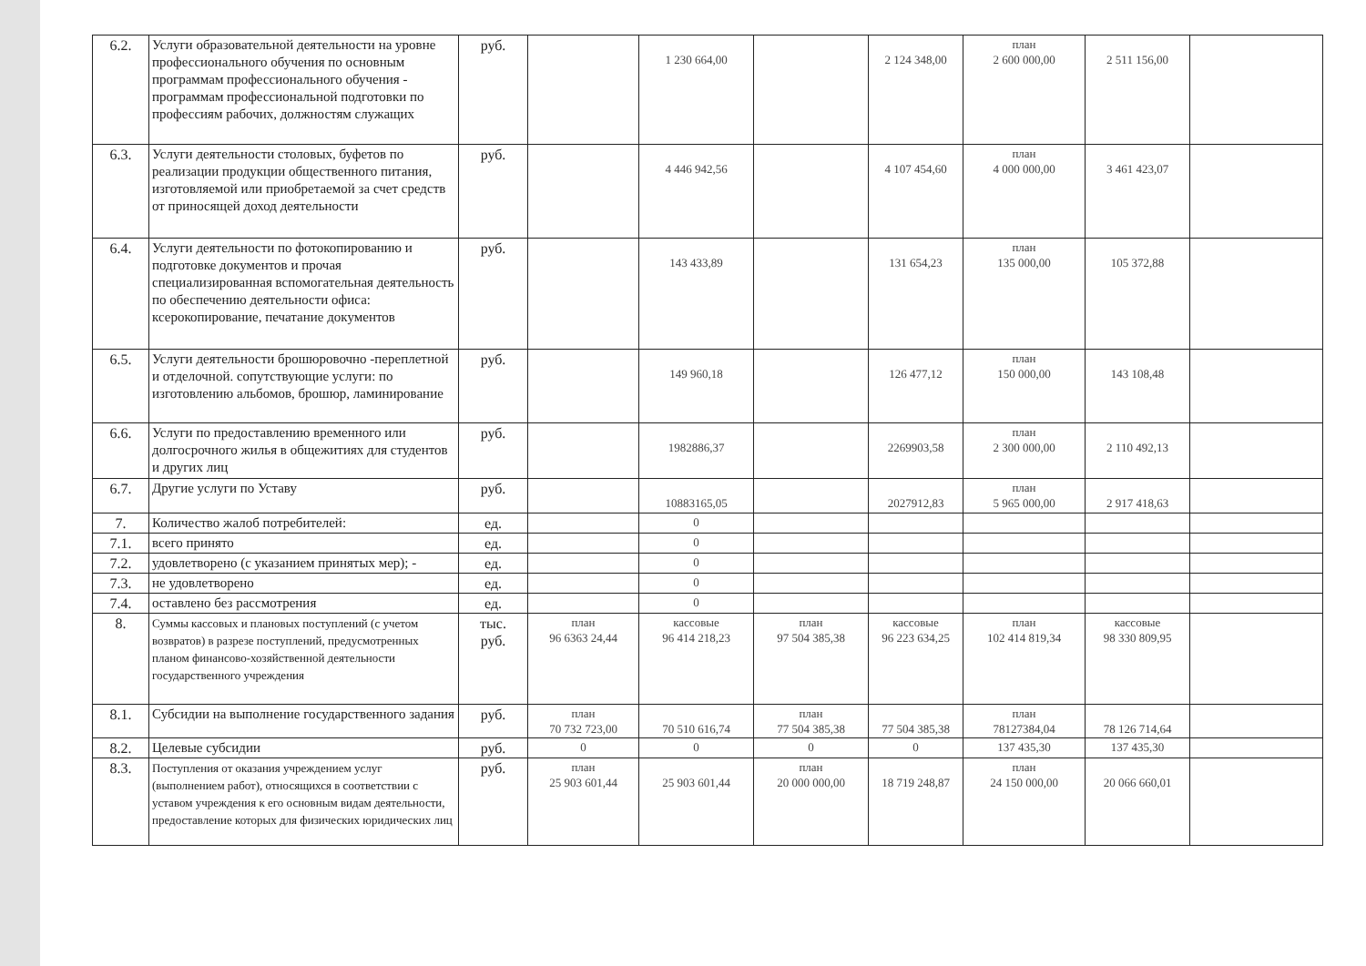| 6.2. | Услуги образовательной деятельности на уровне профессионального обучения по основным программам профессионального обучения - программам профессиональной подготовки по профессиям рабочих, должностям служащих | руб. | | 1 230 664,00 | | 2 124 348,00 | план 2 600 000,00 | 2 511 156,00 | |
| 6.3. | Услуги деятельности столовых, буфетов по реализации продукции общественного питания, изготовляемой или приобретаемой за счет средств от приносящей доход деятельности | руб. | | 4 446 942,56 | | 4 107 454,60 | план 4 000 000,00 | 3 461 423,07 | |
| 6.4. | Услуги деятельности по фотокопированию и подготовке документов и прочая специализированная вспомогательная деятельность по обеспечению деятельности офиса: ксерокопирование, печатание документов | руб. | | 143 433,89 | | 131 654,23 | план 135 000,00 | 105 372,88 | |
| 6.5. | Услуги деятельности брошюровочно -переплетной и отделочной. сопутствующие услуги: по изготовлению альбомов, брошюр, ламинирование | руб. | | 149 960,18 | | 126 477,12 | план 150 000,00 | 143 108,48 | |
| 6.6. | Услуги по предоставлению временного или долгосрочного жилья в общежитиях для студентов и других лиц | руб. | | 1982886,37 | | 2269903,58 | план 2 300 000,00 | 2 110 492,13 | |
| 6.7. | Другие услуги по Уставу | руб. | | 10883165,05 | | 2027912,83 | план 5 965 000,00 | 2 917 418,63 | |
| 7. | Количество жалоб потребителей: | ед. | | 0 | | | | | |
| 7.1. | всего принято | ед. | | 0 | | | | | |
| 7.2. | удовлетворено (с указанием принятых мер); - | ед. | | 0 | | | | | |
| 7.3. | не удовлетворено | ед. | | 0 | | | | | |
| 7.4. | оставлено без рассмотрения | ед. | | 0 | | | | | |
| 8. | Суммы кассовых и плановых поступлений (с учетом возвратов) в разрезе поступлений, предусмотренных планом финансово-хозяйственной деятельности государственного учреждения | тыс. руб. | план 96 6363 24,44 | кассовые 96 414 218,23 | план 97 504 385,38 | кассовые 96 223 634,25 | план 102 414 819,34 | кассовые 98 330 809,95 | |
| 8.1. | Субсидии на выполнение государственного задания | руб. | план 70 732 723,00 | 70 510 616,74 | план 77 504 385,38 | 77 504 385,38 | план 78127384,04 | 78 126 714,64 | |
| 8.2. | Целевые субсидии | руб. | 0 | 0 | 0 | 0 | 137 435,30 | 137 435,30 | |
| 8.3. | Поступления от оказания учреждением услуг (выполнением работ), относящихся в соответствии с уставом учреждения к его основным видам деятельности, предоставление которых для физических юридических лиц | руб. | план 25 903 601,44 | 25 903 601,44 | план 20 000 000,00 | 18 719 248,87 | план 24 150 000,00 | 20 066 660,01 | |